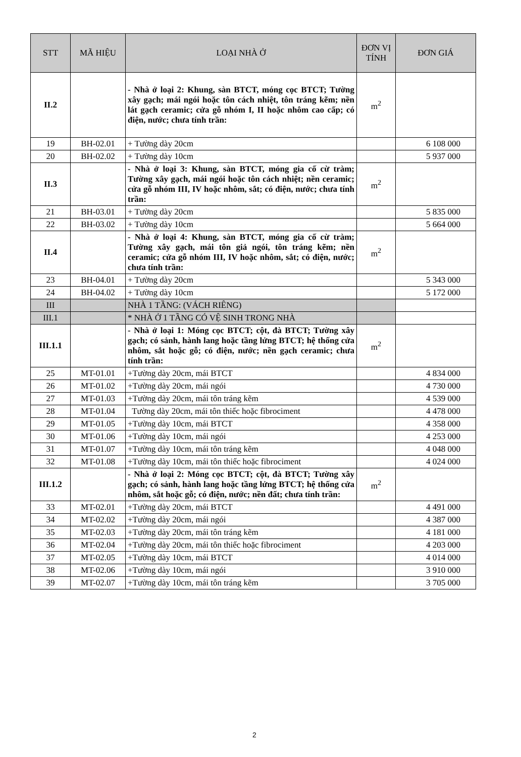| STT | MÃ HIỆU | LOẠI NHÀ Ở | ĐƠN VỊ TÍNH | ĐƠN GIÁ |
| --- | --- | --- | --- | --- |
| II.2 | | - Nhà ở loại 2: Khung, sàn BTCT, móng cọc BTCT; Tường xây gạch; mái ngói hoặc tôn cách nhiệt, tôn tráng kẽm; nền lát gạch ceramic; cửa gỗ nhóm I, II hoặc nhôm cao cấp; có điện, nước; chưa tính trần: | m<sup>2</sup> | |
| 19 | BH-02.01 | + Tường dày 20cm | | 6 108 000 |
| 20 | BH-02.02 | + Tường dày 10cm | | 5 937 000 |
| II.3 | | - Nhà ở loại 3: Khung, sàn BTCT, móng gia cố cừ tràm; Tường xây gạch, mái ngói hoặc tôn cách nhiệt; nền ceramic; cửa gỗ nhóm III, IV hoặc nhôm, sắt; có điện, nước; chưa tính trần: | m<sup>2</sup> | |
| 21 | BH-03.01 | + Tường dày 20cm | | 5 835 000 |
| 22 | BH-03.02 | + Tường dày 10cm | | 5 664 000 |
| II.4 | | - Nhà ở loại 4: Khung, sàn BTCT, móng gia cố cừ tràm; Tường xây gạch, mái tôn giả ngói, tôn tráng kẽm; nền ceramic; cửa gỗ nhóm III, IV hoặc nhôm, sắt; có điện, nước; chưa tính trần: | m<sup>2</sup> | |
| 23 | BH-04.01 | + Tường dày 20cm | | 5 343 000 |
| 24 | BH-04.02 | + Tường dày 10cm | | 5 172 000 |
| III | | NHÀ 1 TẦNG: (VÁCH RIÊNG) | | |
| III.1 | | * NHÀ Ở 1 TẦNG CÓ VỆ SINH TRONG NHÀ | | |
| III.1.1 | | - Nhà ở loại 1: Móng cọc BTCT; cột, đà BTCT; Tường xây gạch; có sảnh, hành lang hoặc tầng lửng BTCT; hệ thống cửa nhôm, sắt hoặc gỗ; có điện, nước; nền gạch ceramic; chưa tính trần: | m<sup>2</sup> | |
| 25 | MT-01.01 | +Tường dày 20cm, mái BTCT | | 4 834 000 |
| 26 | MT-01.02 | +Tường dày 20cm, mái ngói | | 4 730 000 |
| 27 | MT-01.03 | +Tường dày 20cm, mái tôn tráng kẽm | | 4 539 000 |
| 28 | MT-01.04 | Tường dày 20cm, mái tôn thiếc hoặc fibrociment | | 4 478 000 |
| 29 | MT-01.05 | +Tường dày 10cm, mái BTCT | | 4 358 000 |
| 30 | MT-01.06 | +Tường dày 10cm, mái ngói | | 4 253 000 |
| 31 | MT-01.07 | +Tường dày 10cm, mái tôn tráng kẽm | | 4 048 000 |
| 32 | MT-01.08 | +Tường dày 10cm, mái tôn thiếc hoặc fibrociment | | 4 024 000 |
| III.1.2 | | - Nhà ở loại 2: Móng cọc BTCT; cột, đà BTCT; Tường xây gạch; có sảnh, hành lang hoặc tầng lửng BTCT; hệ thống cửa nhôm, sắt hoặc gỗ; có điện, nước; nền đất; chưa tính trần: | m<sup>2</sup> | |
| 33 | MT-02.01 | +Tường dày 20cm, mái BTCT | | 4 491 000 |
| 34 | MT-02.02 | +Tường dày 20cm, mái ngói | | 4 387 000 |
| 35 | MT-02.03 | +Tường dày 20cm, mái tôn tráng kẽm | | 4 181 000 |
| 36 | MT-02.04 | +Tường dày 20cm, mái tôn thiếc hoặc fibrociment | | 4 203 000 |
| 37 | MT-02.05 | +Tường dày 10cm, mái BTCT | | 4 014 000 |
| 38 | MT-02.06 | +Tường dày 10cm, mái ngói | | 3 910 000 |
| 39 | MT-02.07 | +Tường dày 10cm, mái tôn tráng kẽm | | 3 705 000 |
2